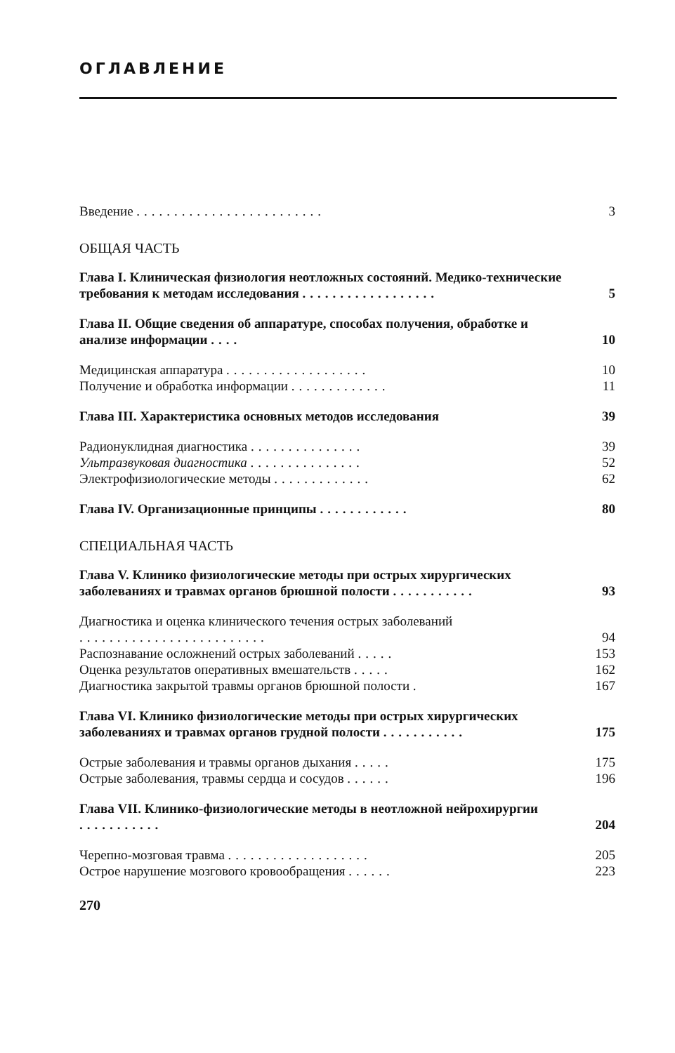ОГЛАВЛЕНИЕ
Введение ......................... 3
ОБЩАЯ ЧАСТЬ
Глава I. Клиническая физиология неотложных состояний. Медико-технические требования к методам исследования ..................
5
Глава II. Общие сведения об аппаратуре, способах получения, обработке и анализе информации ....
10
Медицинская аппаратура ................... 10
Получение и обработка информации ............. 11
Глава III. Характеристика основных методов исследования 39
Радионуклидная диагностика ............... 39
Ультразвуковая диагностика ............... 52
Электрофизиологические методы ............. 62
Глава IV. Организационные принципы ............ 80
СПЕЦИАЛЬНАЯ ЧАСТЬ
Глава V. Клинико физиологические методы при острых хирургических заболеваниях и травмах органов брюшной полости ...........
93
Диагностика и оценка клинического течения острых заболеваний .........................
94
Распознавание осложнений острых заболеваний ..... 153
Оценка результатов оперативных вмешательств ..... 162
Диагностика закрытой травмы органов брюшной полости . 167
Глава VI. Клинико физиологические методы при острых хирургических заболеваниях и травмах органов грудной полости ...........
175
Острые заболевания и травмы органов дыхания ..... 175
Острые заболевания, травмы сердца и сосудов ...... 196
Глава VII. Клинико-физиологические методы в неотложной нейрохирургии ...........
204
Черепно-мозговая травма ................... 205
Острое нарушение мозгового кровообращения ...... 223
270